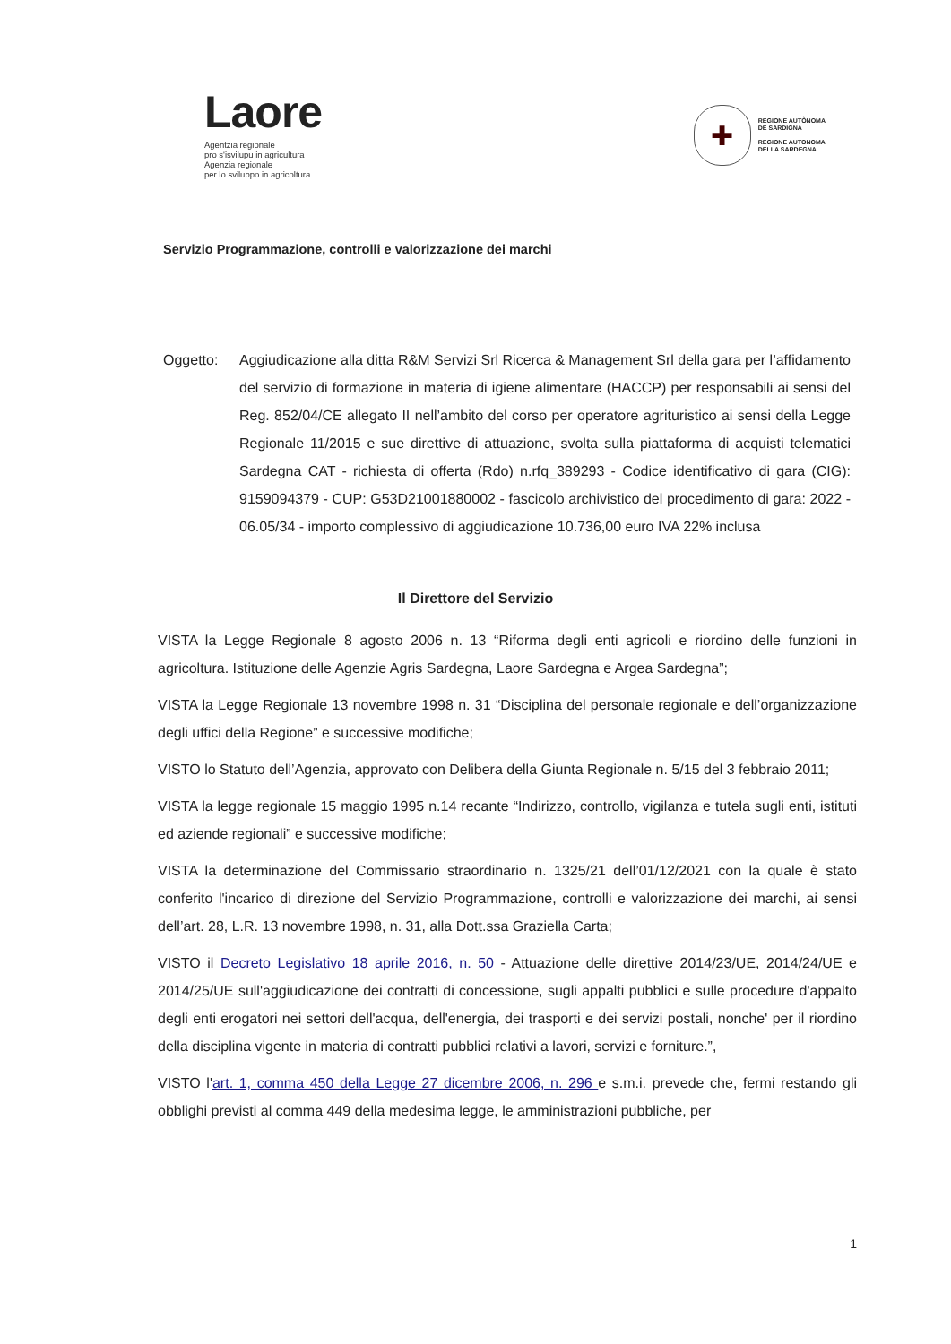Laore
Agentzia regionale
pro s'isvilupu in agricultura
Agenzia regionale
per lo sviluppo in agricoltura
✚
REGIONE AUTÒNOMA
DE SARDIGNA
REGIONE AUTONOMA
DELLA SARDEGNA
Servizio Programmazione, controlli e valorizzazione dei marchi
Oggetto: Aggiudicazione alla ditta R&M Servizi Srl Ricerca & Management Srl della gara per l’affidamento del servizio di formazione in materia di igiene alimentare (HACCP) per responsabili ai sensi del Reg. 852/04/CE allegato II nell’ambito del corso per operatore agrituristico ai sensi della Legge Regionale 11/2015 e sue direttive di attuazione, svolta sulla piattaforma di acquisti telematici Sardegna CAT - richiesta di offerta (Rdo) n.rfq_389293 - Codice identificativo di gara (CIG): 9159094379 - CUP: G53D21001880002 - fascicolo archivistico del procedimento di gara: 2022 - 06.05/34 - importo complessivo di aggiudicazione 10.736,00 euro IVA 22% inclusa
Il Direttore del Servizio
VISTA la Legge Regionale 8 agosto 2006 n. 13 “Riforma degli enti agricoli e riordino delle funzioni in agricoltura. Istituzione delle Agenzie Agris Sardegna, Laore Sardegna e Argea Sardegna”;
VISTA la Legge Regionale 13 novembre 1998 n. 31 “Disciplina del personale regionale e dell’organizzazione degli uffici della Regione” e successive modifiche;
VISTO lo Statuto dell’Agenzia, approvato con Delibera della Giunta Regionale n. 5/15 del 3 febbraio 2011;
VISTA la legge regionale 15 maggio 1995 n.14 recante “Indirizzo, controllo, vigilanza e tutela sugli enti, istituti ed aziende regionali” e successive modifiche;
VISTA la determinazione del Commissario straordinario n. 1325/21 dell’01/12/2021 con la quale è stato conferito l'incarico di direzione del Servizio Programmazione, controlli e valorizzazione dei marchi, ai sensi dell’art. 28, L.R. 13 novembre 1998, n. 31, alla Dott.ssa Graziella Carta;
VISTO il Decreto Legislativo 18 aprile 2016, n. 50 - Attuazione delle direttive 2014/23/UE, 2014/24/UE e 2014/25/UE sull'aggiudicazione dei contratti di concessione, sugli appalti pubblici e sulle procedure d'appalto degli enti erogatori nei settori dell'acqua, dell'energia, dei trasporti e dei servizi postali, nonche' per il riordino della disciplina vigente in materia di contratti pubblici relativi a lavori, servizi e forniture.”,
VISTO l'art. 1, comma 450 della Legge 27 dicembre 2006, n. 296 e s.m.i. prevede che, fermi restando gli obblighi previsti al comma 449 della medesima legge, le amministrazioni pubbliche, per
1